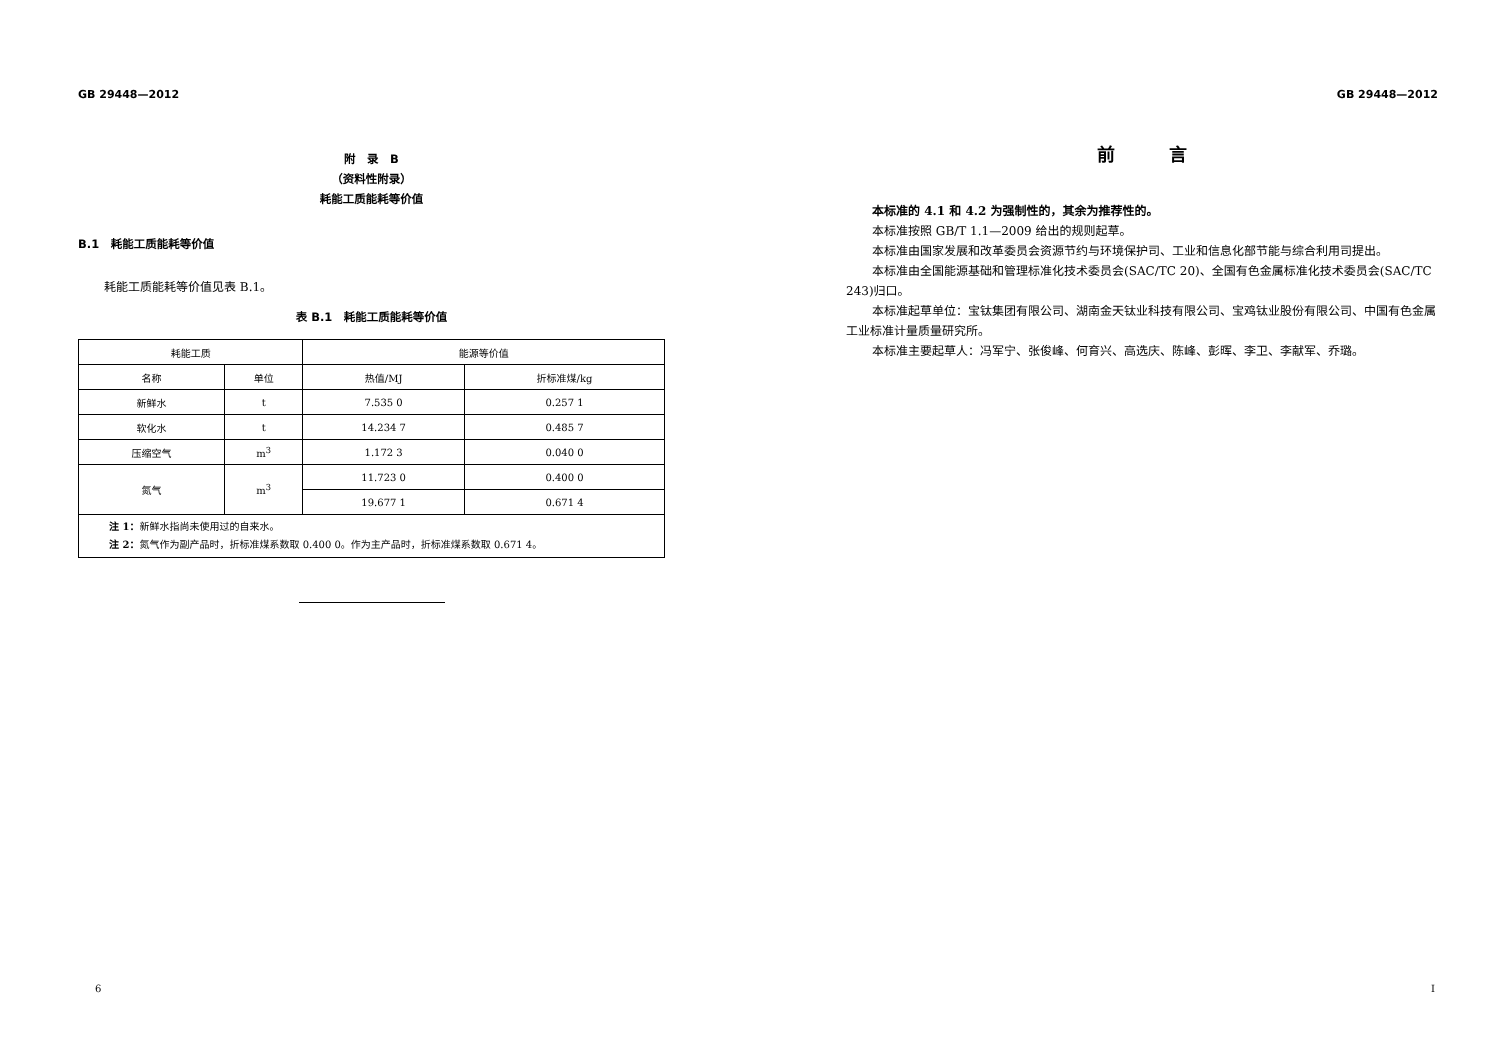GB 29448—2012
附　录　B
（资料性附录）
耗能工质能耗等价值
B.1　耗能工质能耗等价值
耗能工质能耗等价值见表 B.1。
表 B.1　耗能工质能耗等价值
| 耗能工质 | | 能源等价值 | |
| --- | --- | --- | --- |
| 名称 | 单位 | 热值/MJ | 折标准煤/kg |
| 新鲜水 | t | 7.535 0 | 0.257 1 |
| 软化水 | t | 14.234 7 | 0.485 7 |
| 压缩空气 | m<sup>3</sup> | 1.172 3 | 0.040 0 |
| 氮气 | m<sup>3</sup> | 11.723 0 | 0.400 0 |
| | | 19.677 1 | 0.671 4 |
| 注 1： 新鲜水指尚未使用过的自来水。 注 2： 氮气作为副产品时，折标准煤系数取 0.400 0。作为主产品时，折标准煤系数取 0.671 4。 | | | |
6
GB 29448—2012
前　　　言
本标准的 4.1 和 4.2 为强制性的，其余为推荐性的。
本标准按照 GB/T 1.1—2009 给出的规则起草。
本标准由国家发展和改革委员会资源节约与环境保护司、工业和信息化部节能与综合利用司提出。
本标准由全国能源基础和管理标准化技术委员会(SAC/TC 20)、全国有色金属标准化技术委员会(SAC/TC 243)归口。
本标准起草单位：宝钛集团有限公司、湖南金天钛业科技有限公司、宝鸡钛业股份有限公司、中国有色金属工业标准计量质量研究所。
本标准主要起草人：冯军宁、张俊峰、何育兴、高选庆、陈峰、彭晖、李卫、李献军、乔璐。
I